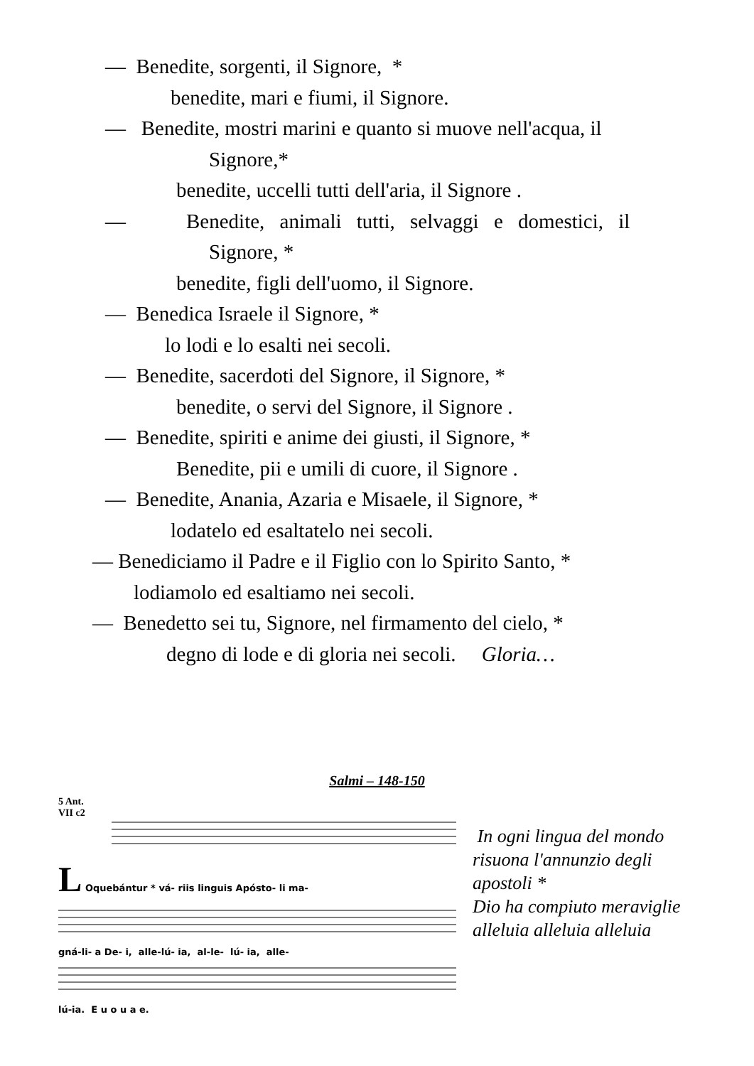— Benedite, sorgenti, il Signore, *
benedite, mari e fiumi, il Signore.
— Benedite, mostri marini e quanto si muove nell'acqua, il
Signore,*
benedite, uccelli tutti dell'aria, il Signore .
— Benedite, animali tutti, selvaggi e domestici, il
Signore, *
benedite, figli dell'uomo, il Signore.
— Benedica Israele il Signore, *
lo lodi e lo esalti nei secoli.
— Benedite, sacerdoti del Signore, il Signore, *
benedite, o servi del Signore, il Signore .
— Benedite, spiriti e anime dei giusti, il Signore, *
Benedite, pii e umili di cuore, il Signore .
— Benedite, Anania, Azaria e Misaele, il Signore, *
lodatelo ed esaltatelo nei secoli.
— Benediciamo il Padre e il Figlio con lo Spirito Santo, *
lodiamolo ed esaltiamo nei secoli.
— Benedetto sei tu, Signore, nel firmamento del cielo, *
degno di lode e di gloria nei secoli. Gloria…
Salmi – 148-150
5 Ant.
VII c2
L Oquebántur * vá- riis linguis Apósto- li ma-
gná-li- a De- i, alle-lú- ia, al-le- lú- ia, alle-
lú-ia. E u o u a e.
In ogni lingua del mondo
risuona l'annunzio degli
apostoli *
Dio ha compiuto meraviglie
alleluia alleluia alleluia